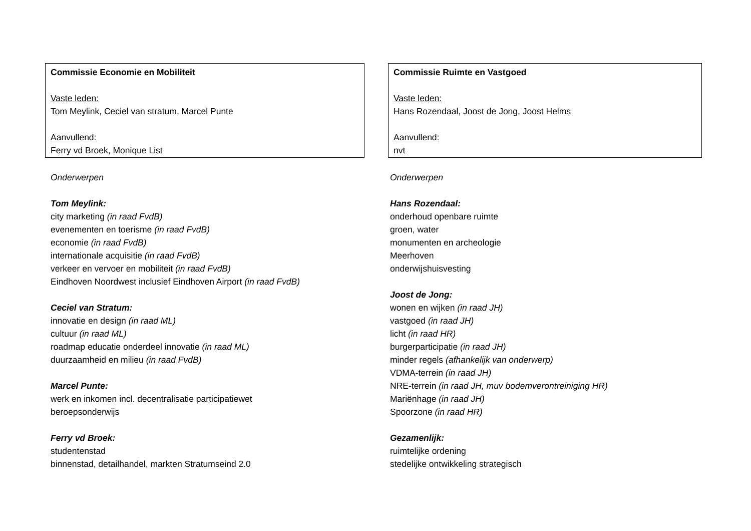Commissie Economie en Mobiliteit
Vaste leden:
Tom Meylink, Ceciel van stratum, Marcel Punte
Aanvullend:
Ferry vd Broek, Monique List
Onderwerpen
Tom Meylink:
city marketing (in raad FvdB)
evenementen en toerisme (in raad FvdB)
economie (in raad FvdB)
internationale acquisitie (in raad FvdB)
verkeer en vervoer en mobiliteit (in raad FvdB)
Eindhoven Noordwest inclusief Eindhoven Airport (in raad FvdB)
Ceciel van Stratum:
innovatie en design (in raad ML)
cultuur (in raad ML)
roadmap educatie onderdeel innovatie (in raad ML)
duurzaamheid en milieu (in raad FvdB)
Marcel Punte:
werk en inkomen incl. decentralisatie participatiewet
beroepsonderwijs
Ferry vd Broek:
studentenstad
binnenstad, detailhandel, markten Stratumseind 2.0
Commissie Ruimte en Vastgoed
Vaste leden:
Hans Rozendaal, Joost de Jong, Joost Helms
Aanvullend:
nvt
Onderwerpen
Hans Rozendaal:
onderhoud openbare ruimte
groen, water
monumenten en archeologie
Meerhoven
onderwijshuisvesting
Joost de Jong:
wonen en wijken (in raad JH)
vastgoed (in raad JH)
licht (in raad HR)
burgerparticipatie (in raad JH)
minder regels (afhankelijk van onderwerp)
VDMA-terrein (in raad JH)
NRE-terrein (in raad JH, muv bodemverontreiniging HR)
Mariënhage (in raad JH)
Spoorzone (in raad HR)
Gezamenlijk:
ruimtelijke ordening
stedelijke ontwikkeling strategisch